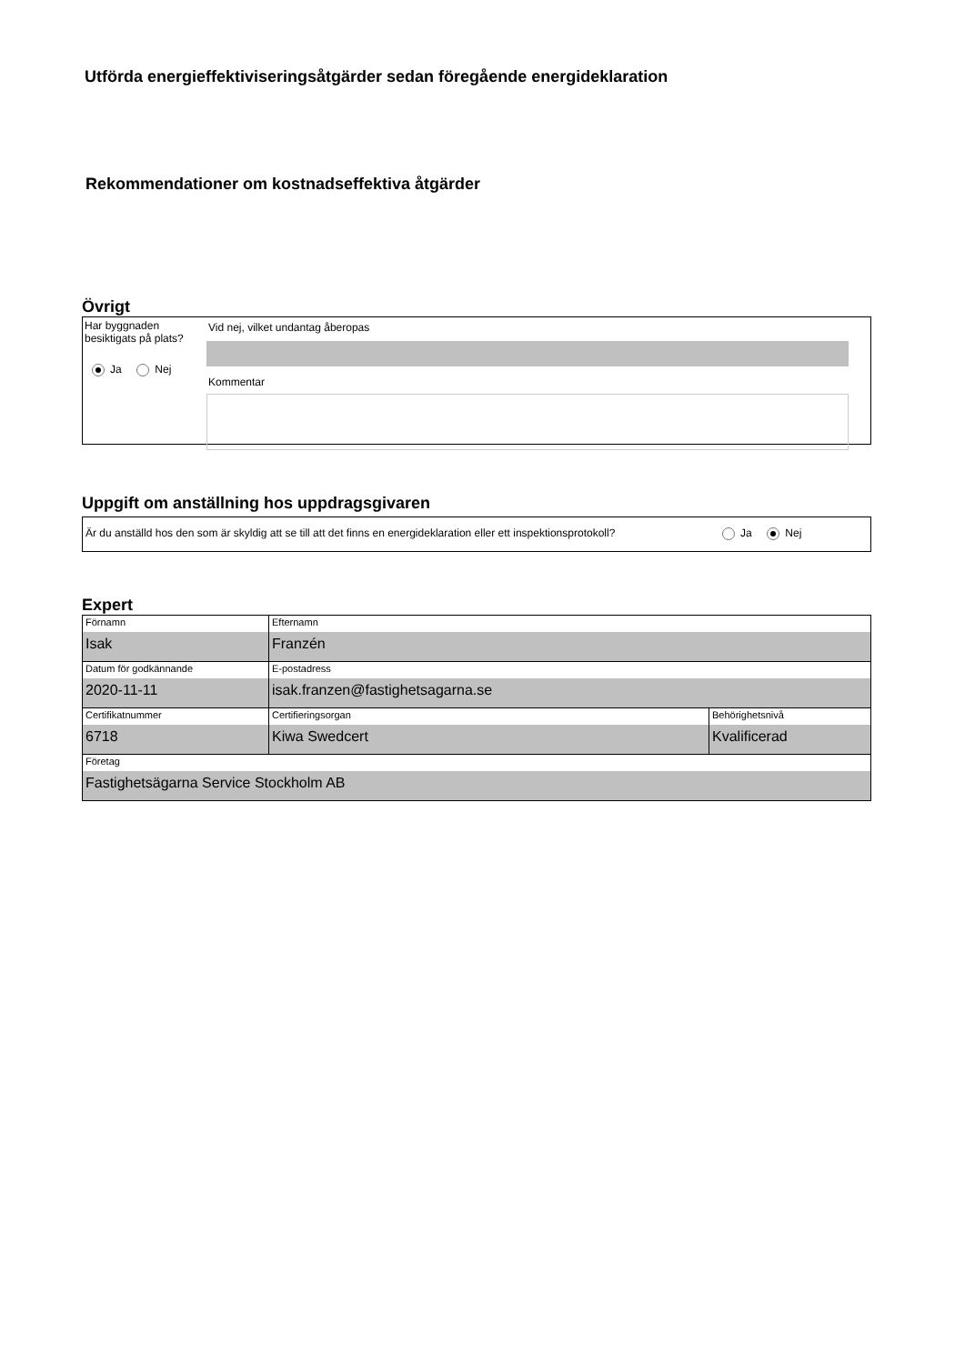Utförda energieffektiviseringsåtgärder sedan föregående energideklaration
Rekommendationer om kostnadseffektiva åtgärder
Övrigt
Har byggnaden besiktigats på plats?
Ja Nej
Vid nej, vilket undantag åberopas
Kommentar
Uppgift om anställning hos uppdragsgivaren
Är du anställd hos den som är skyldig att se till att det finns en energideklaration eller ett inspektionsprotokoll?
Ja Nej
Expert
| Förnamn Isak | Efternamn Franzén | |
| Datum för godkännande 2020-11-11 | E-postadress isak.franzen@fastighetsagarna.se | |
| Certifikatnummer 6718 | Certifieringsorgan Kiwa Swedcert | Behörighetsnivå Kvalificerad |
| Företag Fastighetsägarna Service Stockholm AB | | |